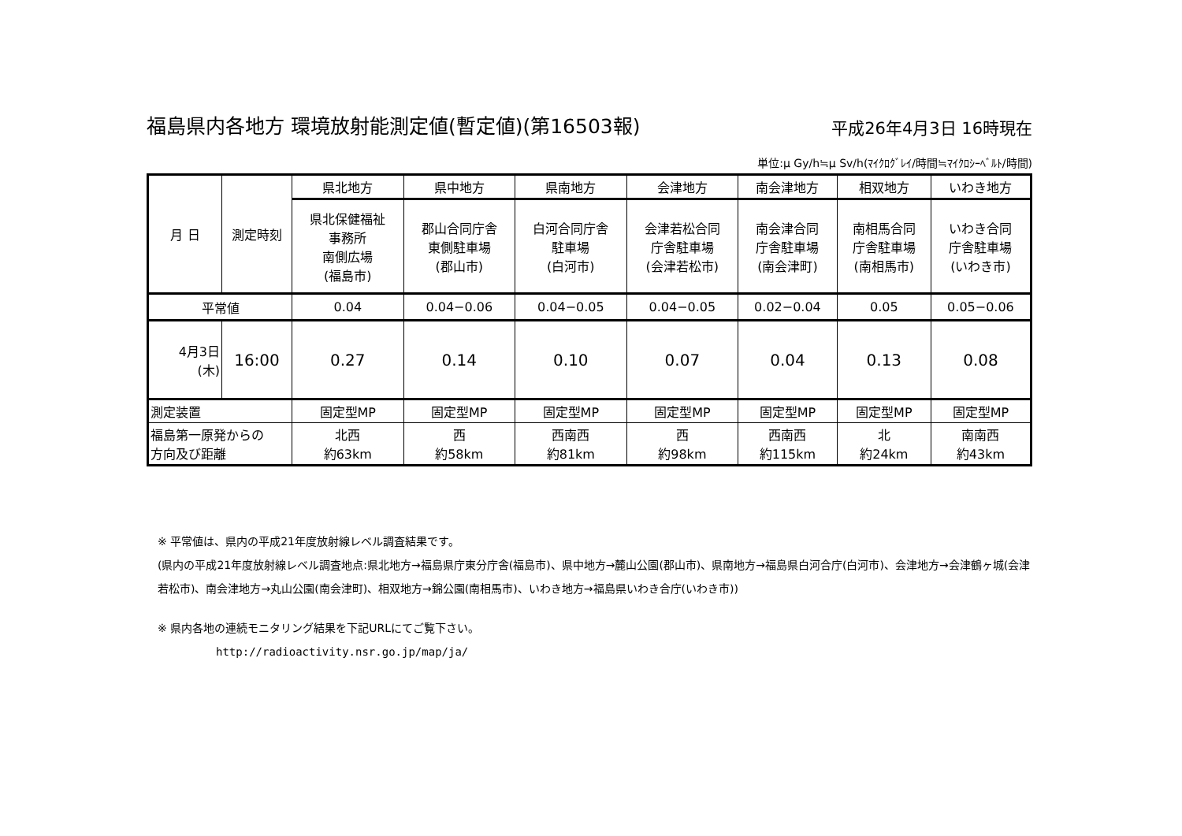福島県内各地方 環境放射能測定値(暫定値)(第16503報) 平成26年4月3日 16時現在
単位:μ Gy/h≒μ Sv/h(ﾏｲｸﾛｸﾞﾚｲ/時間≒ﾏｲｸﾛｼｰﾍﾞﾙﾄ/時間)
| 月 日 | 測定時刻 | 県北地方 | 県中地方 | 県南地方 | 会津地方 | 南会津地方 | 相双地方 | いわき地方 |
| | | 県北保健福祉 事務所 南側広場 (福島市) | 郡山合同庁舎 東側駐車場 (郡山市) | 白河合同庁舎 駐車場 (白河市) | 会津若松合同 庁舎駐車場 (会津若松市) | 南会津合同 庁舎駐車場 (南会津町) | 南相馬合同 庁舎駐車場 (南相馬市) | いわき合同 庁舎駐車場 (いわき市) |
| 平常値 | | 0.04 | 0.04−0.06 | 0.04−0.05 | 0.04−0.05 | 0.02−0.04 | 0.05 | 0.05−0.06 |
| 4月3日 (木) | 16:00 | 0.27 | 0.14 | 0.10 | 0.07 | 0.04 | 0.13 | 0.08 |
| 測定装置 | | 固定型MP | 固定型MP | 固定型MP | 固定型MP | 固定型MP | 固定型MP | 固定型MP |
| 福島第一原発からの 方向及び距離 | | 北西 約63km | 西 約58km | 西南西 約81km | 西 約98km | 西南西 約115km | 北 約24km | 南南西 約43km |
※ 平常値は、県内の平成21年度放射線レベル調査結果です。
(県内の平成21年度放射線レベル調査地点:県北地方→福島県庁東分庁舎(福島市)、県中地方→麓山公園(郡山市)、県南地方→福島県白河合庁(白河市)、会津地方→会津鶴ヶ城(会津若松市)、南会津地方→丸山公園(南会津町)、相双地方→錦公園(南相馬市)、いわき地方→福島県いわき合庁(いわき市))
※ 県内各地の連続モニタリング結果を下記URLにてご覧下さい。
http://radioactivity.nsr.go.jp/map/ja/